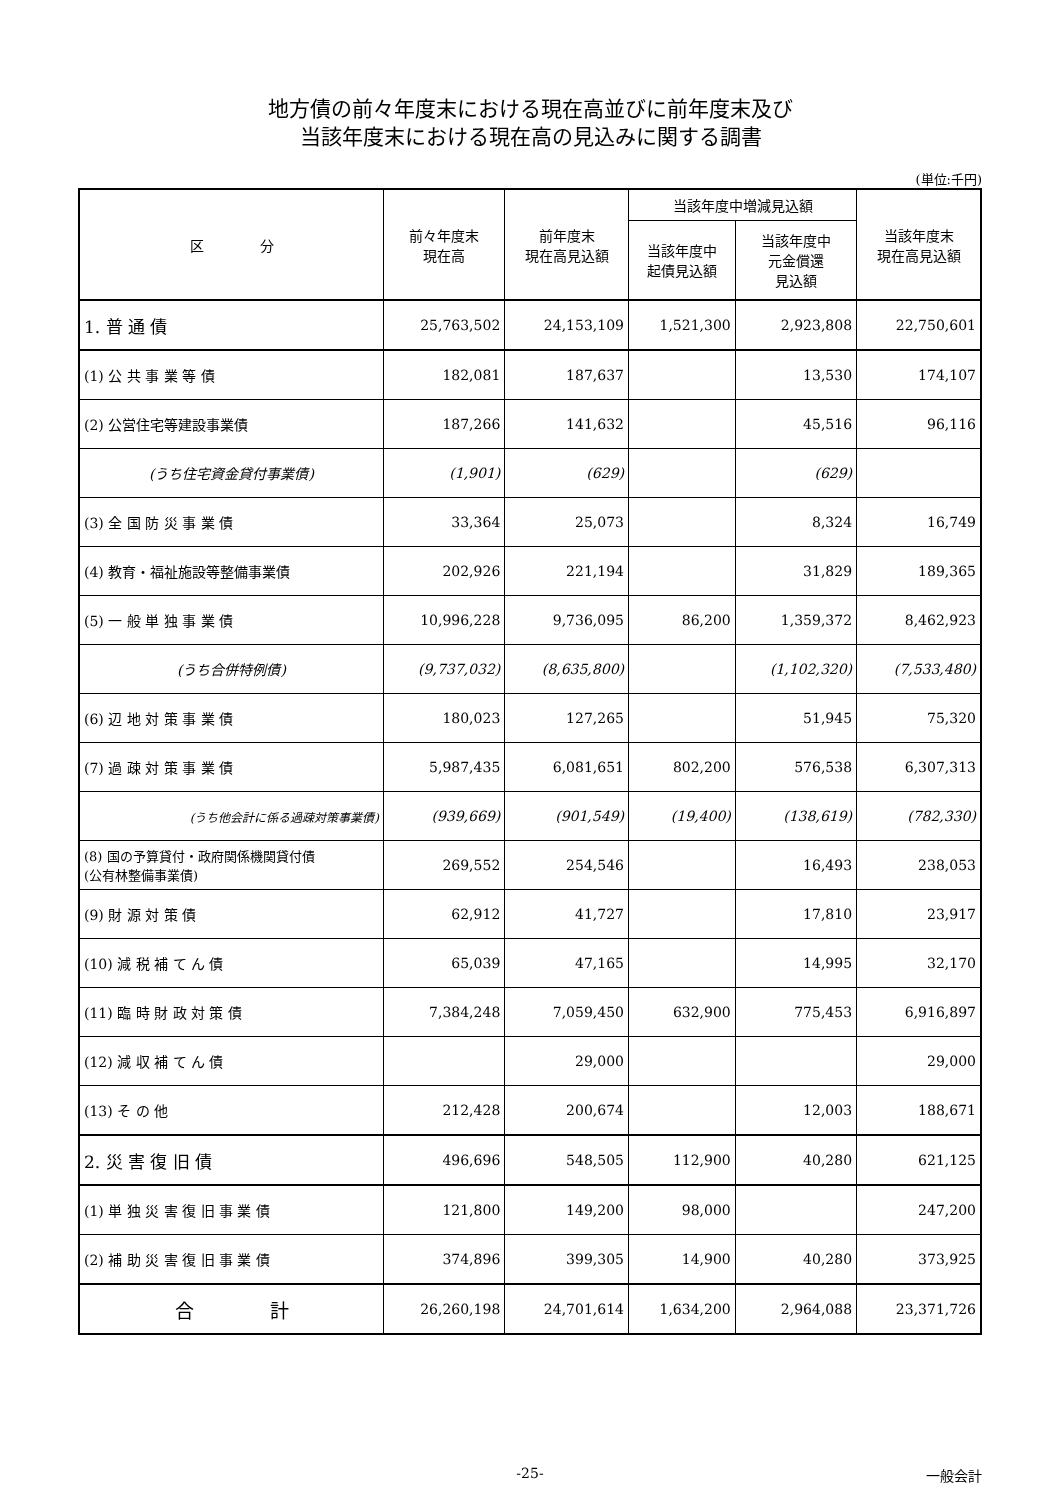地方債の前々年度末における現在高並びに前年度末及び
当該年度末における現在高の見込みに関する調書
(単位:千円)
| 区 分 | 前々年度末 現在高 | 前年度末 現在高見込額 | 当該年度中増減見込額 | | 当該年度末 現在高見込額 |
| --- | --- | --- | --- | --- | --- |
| | | | 当該年度中 起債見込額 | 当該年度中 元金償還 見込額 | |
| 1. 普 通 債 | 25,763,502 | 24,153,109 | 1,521,300 | 2,923,808 | 22,750,601 |
| (1) 公 共 事 業 等 債 | 182,081 | 187,637 | | 13,530 | 174,107 |
| (2) 公営住宅等建設事業債 | 187,266 | 141,632 | | 45,516 | 96,116 |
| (うち住宅資金貸付事業債) | (1,901) | (629) | | (629) | |
| (3) 全 国 防 災 事 業 債 | 33,364 | 25,073 | | 8,324 | 16,749 |
| (4) 教育・福祉施設等整備事業債 | 202,926 | 221,194 | | 31,829 | 189,365 |
| (5) 一 般 単 独 事 業 債 | 10,996,228 | 9,736,095 | 86,200 | 1,359,372 | 8,462,923 |
| (うち合併特例債) | (9,737,032) | (8,635,800) | | (1,102,320) | (7,533,480) |
| (6) 辺 地 対 策 事 業 債 | 180,023 | 127,265 | | 51,945 | 75,320 |
| (7) 過 疎 対 策 事 業 債 | 5,987,435 | 6,081,651 | 802,200 | 576,538 | 6,307,313 |
| (うち他会計に係る過疎対策事業債) | (939,669) | (901,549) | (19,400) | (138,619) | (782,330) |
| (8) 国の予算貸付・政府関係機関貸付債 (公有林整備事業債) | 269,552 | 254,546 | | 16,493 | 238,053 |
| (9) 財 源 対 策 債 | 62,912 | 41,727 | | 17,810 | 23,917 |
| (10) 減 税 補 て ん 債 | 65,039 | 47,165 | | 14,995 | 32,170 |
| (11) 臨 時 財 政 対 策 債 | 7,384,248 | 7,059,450 | 632,900 | 775,453 | 6,916,897 |
| (12) 減 収 補 て ん 債 | | 29,000 | | | 29,000 |
| (13) そ の 他 | 212,428 | 200,674 | | 12,003 | 188,671 |
| 2. 災 害 復 旧 債 | 496,696 | 548,505 | 112,900 | 40,280 | 621,125 |
| (1) 単 独 災 害 復 旧 事 業 債 | 121,800 | 149,200 | 98,000 | | 247,200 |
| (2) 補 助 災 害 復 旧 事 業 債 | 374,896 | 399,305 | 14,900 | 40,280 | 373,925 |
| 合 計 | 26,260,198 | 24,701,614 | 1,634,200 | 2,964,088 | 23,371,726 |
-25- 一般会計